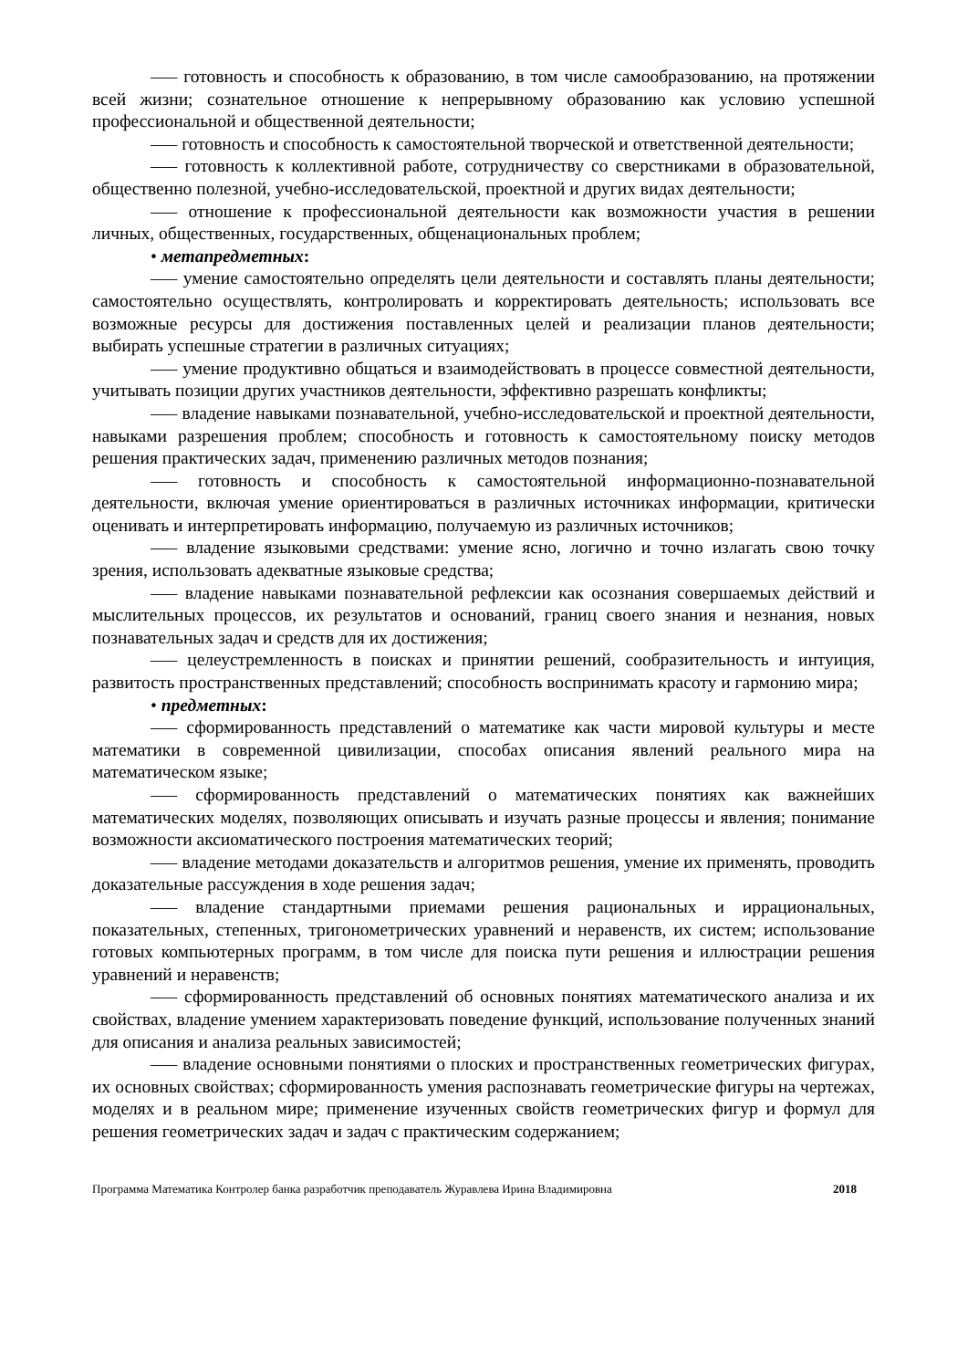—– готовность и способность к образованию, в том числе самообразованию, на протяжении всей жизни; сознательное отношение к непрерывному образованию как условию успешной профессиональной и общественной деятельности;
—– готовность и способность к самостоятельной творческой и ответственной деятельности;
—– готовность к коллективной работе, сотрудничеству со сверстниками в образовательной, общественно полезной, учебно-исследовательской, проектной и других видах деятельности;
—– отношение к профессиональной деятельности как возможности участия в решении личных, общественных, государственных, общенациональных проблем;
• метапредметных:
—– умение самостоятельно определять цели деятельности и составлять планы деятельности; самостоятельно осуществлять, контролировать и корректировать деятельность; использовать все возможные ресурсы для достижения поставленных целей и реализации планов деятельности; выбирать успешные стратегии в различных ситуациях;
—– умение продуктивно общаться и взаимодействовать в процессе совместной деятельности, учитывать позиции других участников деятельности, эффективно разрешать конфликты;
—– владение навыками познавательной, учебно-исследовательской и проектной деятельности, навыками разрешения проблем; способность и готовность к самостоятельному поиску методов решения практических задач, применению различных методов познания;
—– готовность и способность к самостоятельной информационно-познавательной деятельности, включая умение ориентироваться в различных источниках информации, критически оценивать и интерпретировать информацию, получаемую из различных источников;
—– владение языковыми средствами: умение ясно, логично и точно излагать свою точку зрения, использовать адекватные языковые средства;
—– владение навыками познавательной рефлексии как осознания совершаемых действий и мыслительных процессов, их результатов и оснований, границ своего знания и незнания, новых познавательных задач и средств для их достижения;
—– целеустремленность в поисках и принятии решений, сообразительность и интуиция, развитость пространственных представлений; способность воспринимать красоту и гармонию мира;
• предметных:
—– сформированность представлений о математике как части мировой культуры и месте математики в современной цивилизации, способах описания явлений реального мира на математическом языке;
—– сформированность представлений о математических понятиях как важнейших математических моделях, позволяющих описывать и изучать разные процессы и явления; понимание возможности аксиоматического построения математических теорий;
—– владение методами доказательств и алгоритмов решения, умение их применять, проводить доказательные рассуждения в ходе решения задач;
—– владение стандартными приемами решения рациональных и иррациональных, показательных, степенных, тригонометрических уравнений и неравенств, их систем; использование готовых компьютерных программ, в том числе для поиска пути решения и иллюстрации решения уравнений и неравенств;
—– сформированность представлений об основных понятиях математического анализа и их свойствах, владение умением характеризовать поведение функций, использование полученных знаний для описания и анализа реальных зависимостей;
—– владение основными понятиями о плоских и пространственных геометрических фигурах, их основных свойствах; сформированность умения распознавать геометрические фигуры на чертежах, моделях и в реальном мире; применение изученных свойств геометрических фигур и формул для решения геометрических задач и задач с практическим содержанием;
Программа Математика Контролер банка разработчик преподаватель Журавлева Ирина Владимировна 2018